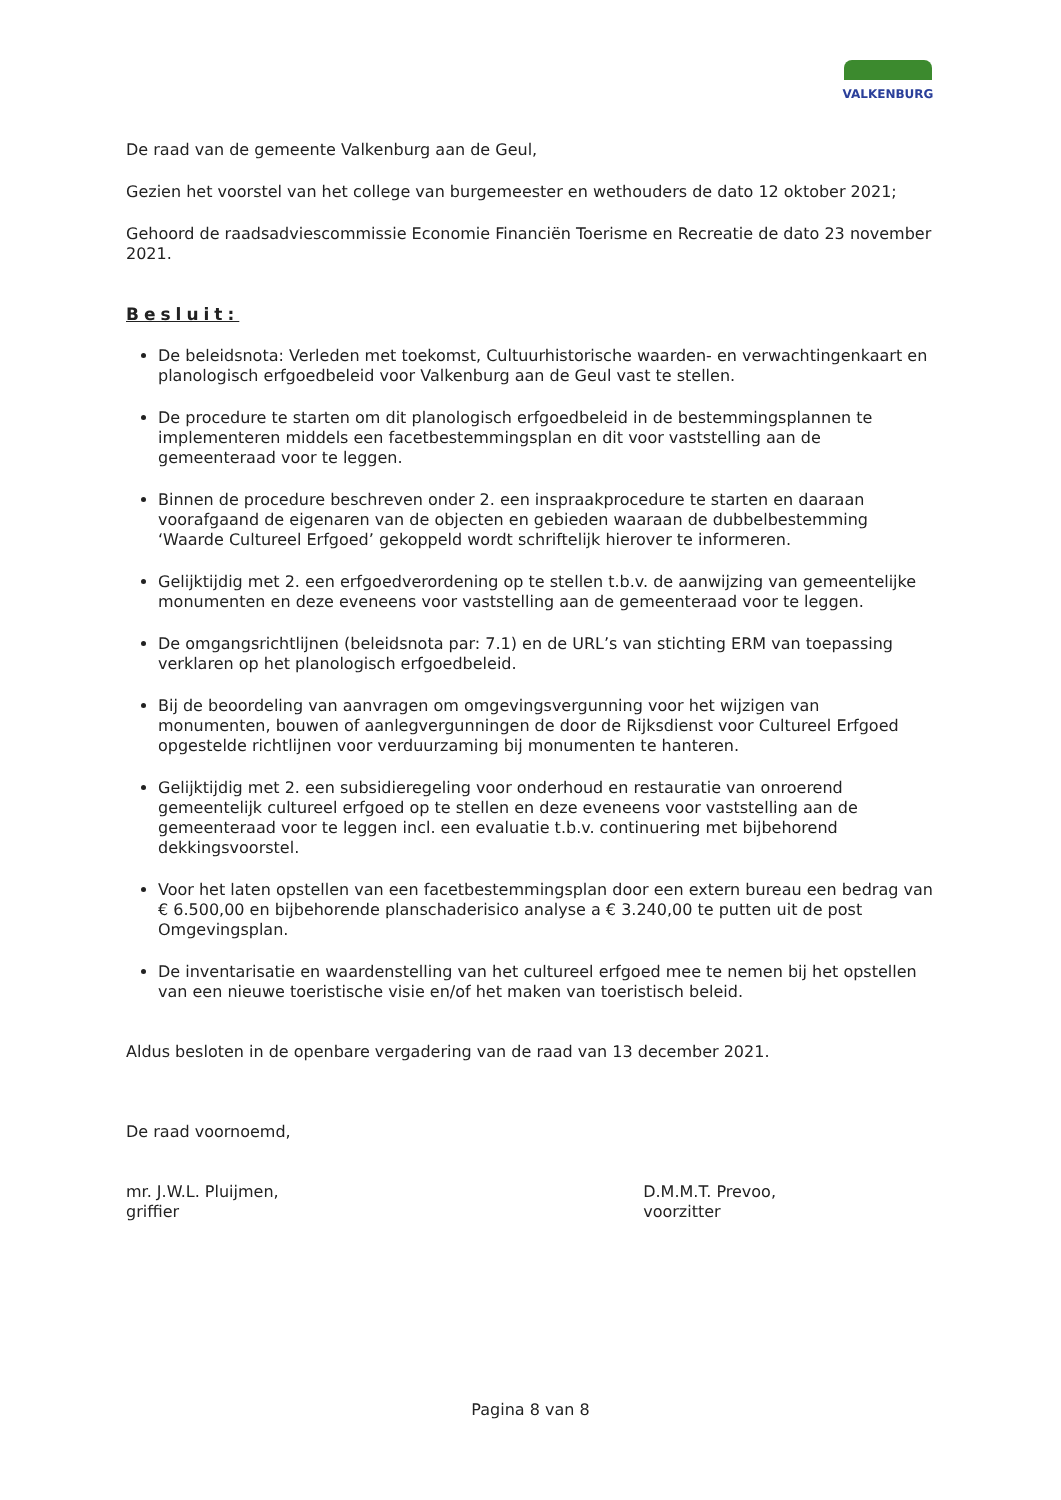VALKENBURG
De raad van de gemeente Valkenburg aan de Geul,
Gezien het voorstel van het college van burgemeester en wethouders de dato 12 oktober 2021;
Gehoord de raadsadviescommissie Economie Financiën Toerisme en Recreatie de dato 23 november 2021.
Besluit:
De beleidsnota: Verleden met toekomst, Cultuurhistorische waarden- en verwachtingenkaart en planologisch erfgoedbeleid voor Valkenburg aan de Geul vast te stellen.
De procedure te starten om dit planologisch erfgoedbeleid in de bestemmingsplannen te implementeren middels een facetbestemmingsplan en dit voor vaststelling aan de gemeenteraad voor te leggen.
Binnen de procedure beschreven onder 2. een inspraakprocedure te starten en daaraan voorafgaand de eigenaren van de objecten en gebieden waaraan de dubbelbestemming ‘Waarde Cultureel Erfgoed’ gekoppeld wordt schriftelijk hierover te informeren.
Gelijktijdig met 2. een erfgoedverordening op te stellen t.b.v. de aanwijzing van gemeentelijke monumenten en deze eveneens voor vaststelling aan de gemeenteraad voor te leggen.
De omgangsrichtlijnen (beleidsnota par: 7.1) en de URL’s van stichting ERM van toepassing verklaren op het planologisch erfgoedbeleid.
Bij de beoordeling van aanvragen om omgevingsvergunning voor het wijzigen van monumenten, bouwen of aanlegvergunningen de door de Rijksdienst voor Cultureel Erfgoed opgestelde richtlijnen voor verduurzaming bij monumenten te hanteren.
Gelijktijdig met 2. een subsidieregeling voor onderhoud en restauratie van onroerend gemeentelijk cultureel erfgoed op te stellen en deze eveneens voor vaststelling aan de gemeenteraad voor te leggen incl. een evaluatie t.b.v. continuering met bijbehorend dekkingsvoorstel.
Voor het laten opstellen van een facetbestemmingsplan door een extern bureau een bedrag van € 6.500,00 en bijbehorende planschaderisico analyse a € 3.240,00 te putten uit de post Omgevingsplan.
De inventarisatie en waardenstelling van het cultureel erfgoed mee te nemen bij het opstellen van een nieuwe toeristische visie en/of het maken van toeristisch beleid.
Aldus besloten in de openbare vergadering van de raad van 13 december 2021.
De raad voornoemd,
mr. J.W.L. Pluijmen,
griffier
D.M.M.T. Prevoo,
voorzitter
Pagina 8 van 8